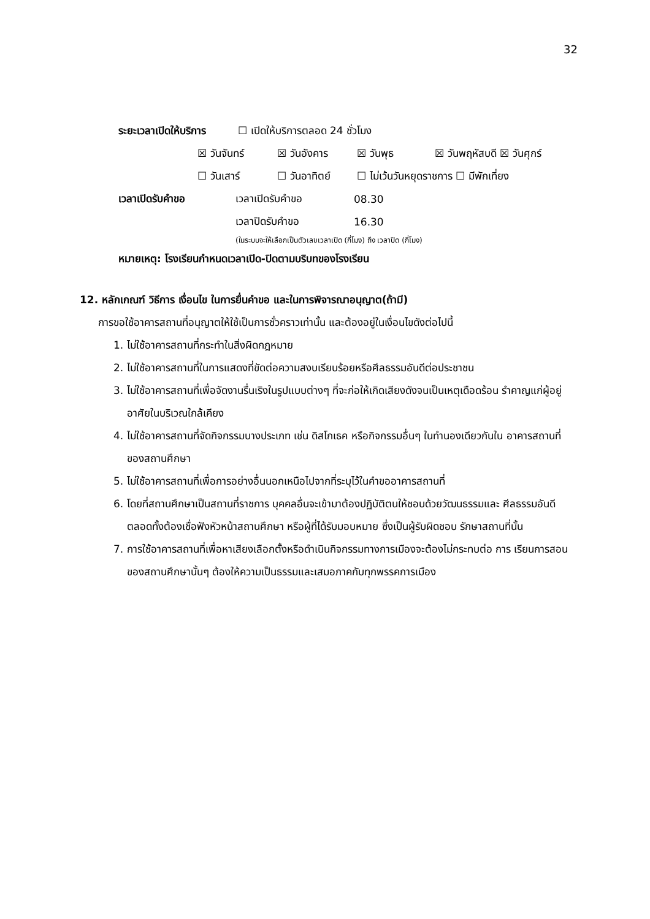32
ระยะเวลาเปิดให้บริการ ☐ เปิดให้บริการตลอด 24 ชั่วโมง
☒ วันจันทร์ ☒ วันอังคาร ☒ วันพุธ ☒ วันพฤหัสบดี ☒ วันศุกร์
☐ วันเสาร์ ☐ วันอาทิตย์ ☐ ไม่เว้นวันหยุดราชการ ☐ มีพักเที่ยง
เวลาเปิดรับคำขอ เวลาเปิดรับคำขอ 08.30
เวลาปิดรับคำขอ 16.30
(ในระบบจะให้เลือกเป็นตัวเลขเวลาเปิด (กี่โมง) ถึง เวลาปิด (กี่โมง)
หมายเหตุ: โรงเรียนกำหนดเวลาเปิด-ปิดตามบริบทของโรงเรียน
12. หลักเกณฑ์ วิธีการ เงื่อนไข ในการยื่นคำขอ และในการพิจารณาอนุญาต(ถ้ามี)
การขอใช้อาคารสถานที่อนุญาตให้ใช้เป็นการชั่วคราวเท่านั้น และต้องอยู่ในเงื่อนไขดังต่อไปนี้
1. ไม่ใช้อาคารสถานที่กระทำในสิ่งผิดกฎหมาย
2. ไม่ใช้อาคารสถานที่ในการแสดงที่ขัดต่อความสงบเรียบร้อยหรือศีลธรรมอันดีต่อประชาชน
3. ไม่ใช้อาคารสถานที่เพื่อจัดงานรื่นเริงในรูปแบบต่างๆ ที่จะก่อให้เกิดเสียงดังจนเป็นเหตุเดือดร้อน รำคาญแก่ผู้อยู่อาศัยในบริเวณใกล้เคียง
4. ไม่ใช้อาคารสถานที่จัดกิจกรรมบางประเภท เช่น ดิสโกเธค หรือกิจกรรมอื่นๆ ในทำนองเดียวกันใน อาคารสถานที่ของสถานศึกษา
5. ไม่ใช้อาคารสถานที่เพื่อการอย่างอื่นนอกเหนือไปจากที่ระบุไว้ในคำขออาคารสถานที่
6. โดยที่สถานศึกษาเป็นสถานที่ราชการ บุคคลอื่นจะเข้ามาต้องปฏิบัติตนให้ชอบด้วยวัฒนธรรมและ ศีลธรรมอันดี ตลอดทั้งต้องเชื่อฟังหัวหน้าสถานศึกษา หรือผู้ที่ได้รับมอบหมาย ซึ่งเป็นผู้รับผิดชอบ รักษาสถานที่นั้น
7. การใช้อาคารสถานที่เพื่อหาเสียงเลือกตั้งหรือดำเนินกิจกรรมทางการเมืองจะต้องไม่กระทบต่อ การ เรียนการสอนของสถานศึกษานั้นๆ ต้องให้ความเป็นธรรมและเสมอภาคกับทุกพรรคการเมือง